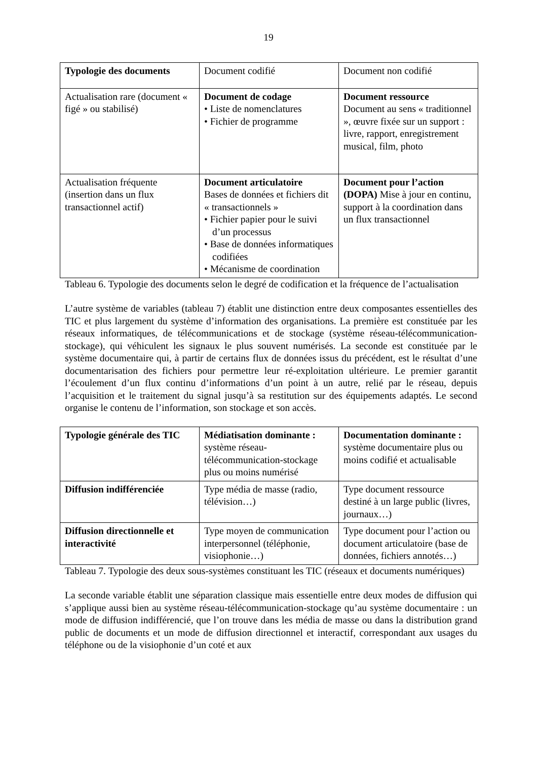19
| Typologie des documents | Document codifié | Document non codifié |
| Actualisation rare (document « figé » ou stabilisé) | Document de codage • Liste de nomenclatures • Fichier de programme | Document ressource Document au sens « traditionnel », œuvre fixée sur un support : livre, rapport, enregistrement musical, film, photo |
| Actualisation fréquente (insertion dans un flux transactionnel actif) | Document articulatoire Bases de données et fichiers dit « transactionnels » • Fichier papier pour le suivi d’un processus • Base de données informatiques codifiées • Mécanisme de coordination | Document pour l’action (DOPA) Mise à jour en continu, support à la coordination dans un flux transactionnel |
Tableau 6. Typologie des documents selon le degré de codification et la fréquence de l’actualisation
L’autre système de variables (tableau 7) établit une distinction entre deux composantes essentielles des TIC et plus largement du système d’information des organisations. La première est constituée par les réseaux informatiques, de télécommunications et de stockage (système réseau-télécommunication-stockage), qui véhiculent les signaux le plus souvent numérisés. La seconde est constituée par le système documentaire qui, à partir de certains flux de données issus du précédent, est le résultat d’une documentarisation des fichiers pour permettre leur ré-exploitation ultérieure. Le premier garantit l’écoulement d’un flux continu d’informations d’un point à un autre, relié par le réseau, depuis l’acquisition et le traitement du signal jusqu’à sa restitution sur des équipements adaptés. Le second organise le contenu de l’information, son stockage et son accès.
| Typologie générale des TIC | Médiatisation dominante : système réseau-télécommunication-stockage plus ou moins numérisé | Documentation dominante : système documentaire plus ou moins codifié et actualisable |
| Diffusion indifférenciée | Type média de masse (radio, télévision…) | Type document ressource destiné à un large public (livres, journaux…) |
| Diffusion directionnelle et interactivité | Type moyen de communication interpersonnel (téléphonie, visiophonie…) | Type document pour l’action ou document articulatoire (base de données, fichiers annotés…) |
Tableau 7. Typologie des deux sous-systèmes constituant les TIC (réseaux et documents numériques)
La seconde variable établit une séparation classique mais essentielle entre deux modes de diffusion qui s’applique aussi bien au système réseau-télécommunication-stockage qu’au système documentaire : un mode de diffusion indifférencié, que l’on trouve dans les média de masse ou dans la distribution grand public de documents et un mode de diffusion directionnel et interactif, correspondant aux usages du téléphone ou de la visiophonie d’un coté et aux